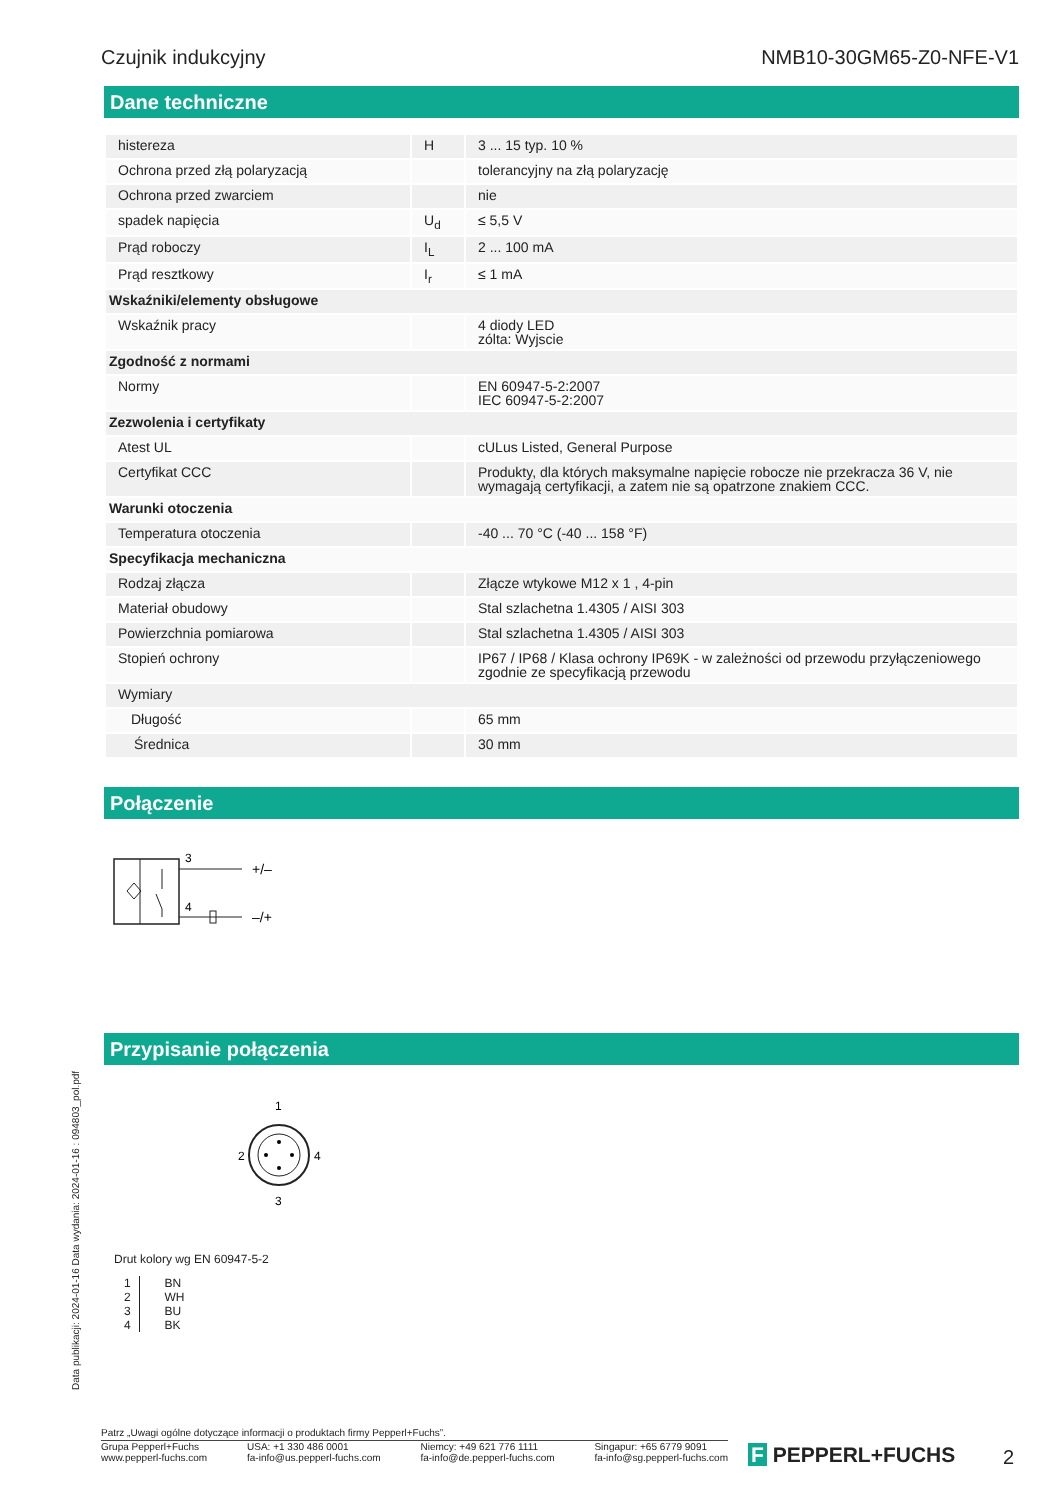Czujnik indukcyjny NMB10-30GM65-Z0-NFE-V1
Dane techniczne
| histereza | H | 3 ... 15 typ. 10 % |
| Ochrona przed złą polaryzacją | | tolerancyjny na złą polaryzację |
| Ochrona przed zwarciem | | nie |
| spadek napięcia | U<sub>d</sub> | ≤ 5,5 V |
| Prąd roboczy | I<sub>L</sub> | 2 ... 100 mA |
| Prąd resztkowy | I<sub>r</sub> | ≤ 1 mA |
| Wskaźniki/elementy obsługowe | | |
| Wskaźnik pracy | | 4 diody LED zólta: Wyjscie |
| Zgodność z normami | | |
| Normy | | EN 60947-5-2:2007 IEC 60947-5-2:2007 |
| Zezwolenia i certyfikaty | | |
| Atest UL | | cULus Listed, General Purpose |
| Certyfikat CCC | | Produkty, dla których maksymalne napięcie robocze nie przekracza 36 V, nie wymagają certyfikacji, a zatem nie są opatrzone znakiem CCC. |
| Warunki otoczenia | | |
| Temperatura otoczenia | | -40 ... 70 °C (-40 ... 158 °F) |
| Specyfikacja mechaniczna | | |
| Rodzaj złącza | | Złącze wtykowe M12 x 1 , 4-pin |
| Materiał obudowy | | Stal szlachetna 1.4305 / AISI 303 |
| Powierzchnia pomiarowa | | Stal szlachetna 1.4305 / AISI 303 |
| Stopień ochrony | | IP67 / IP68 / Klasa ochrony IP69K - w zależności od przewodu przyłączeniowego zgodnie ze specyfikacją przewodu |
| Wymiary | | |
| Długość | | 65 mm |
| Średnica | | 30 mm |
Połączenie
3
4
+/–
–/+
Przypisanie połączenia
1
2
4
3
Drut kolory wg EN 60947-5-2
| 1 2 3 4 | BN WH BU BK |
Data publikacji: 2024-01-16 Data wydania: 2024-01-16 : 094803_pol.pdf
Patrz „Uwagi ogólne dotyczące informacji o produktach firmy Pepperl+Fuchs”.
Grupa Pepperl+Fuchs
www.pepperl-fuchs.com USA: +1 330 486 0001
fa-info@us.pepperl-fuchs.com Niemcy: +49 621 776 1111
fa-info@de.pepperl-fuchs.com Singapur: +65 6779 9091
fa-info@sg.pepperl-fuchs.com
F PEPPERL+FUCHS 2